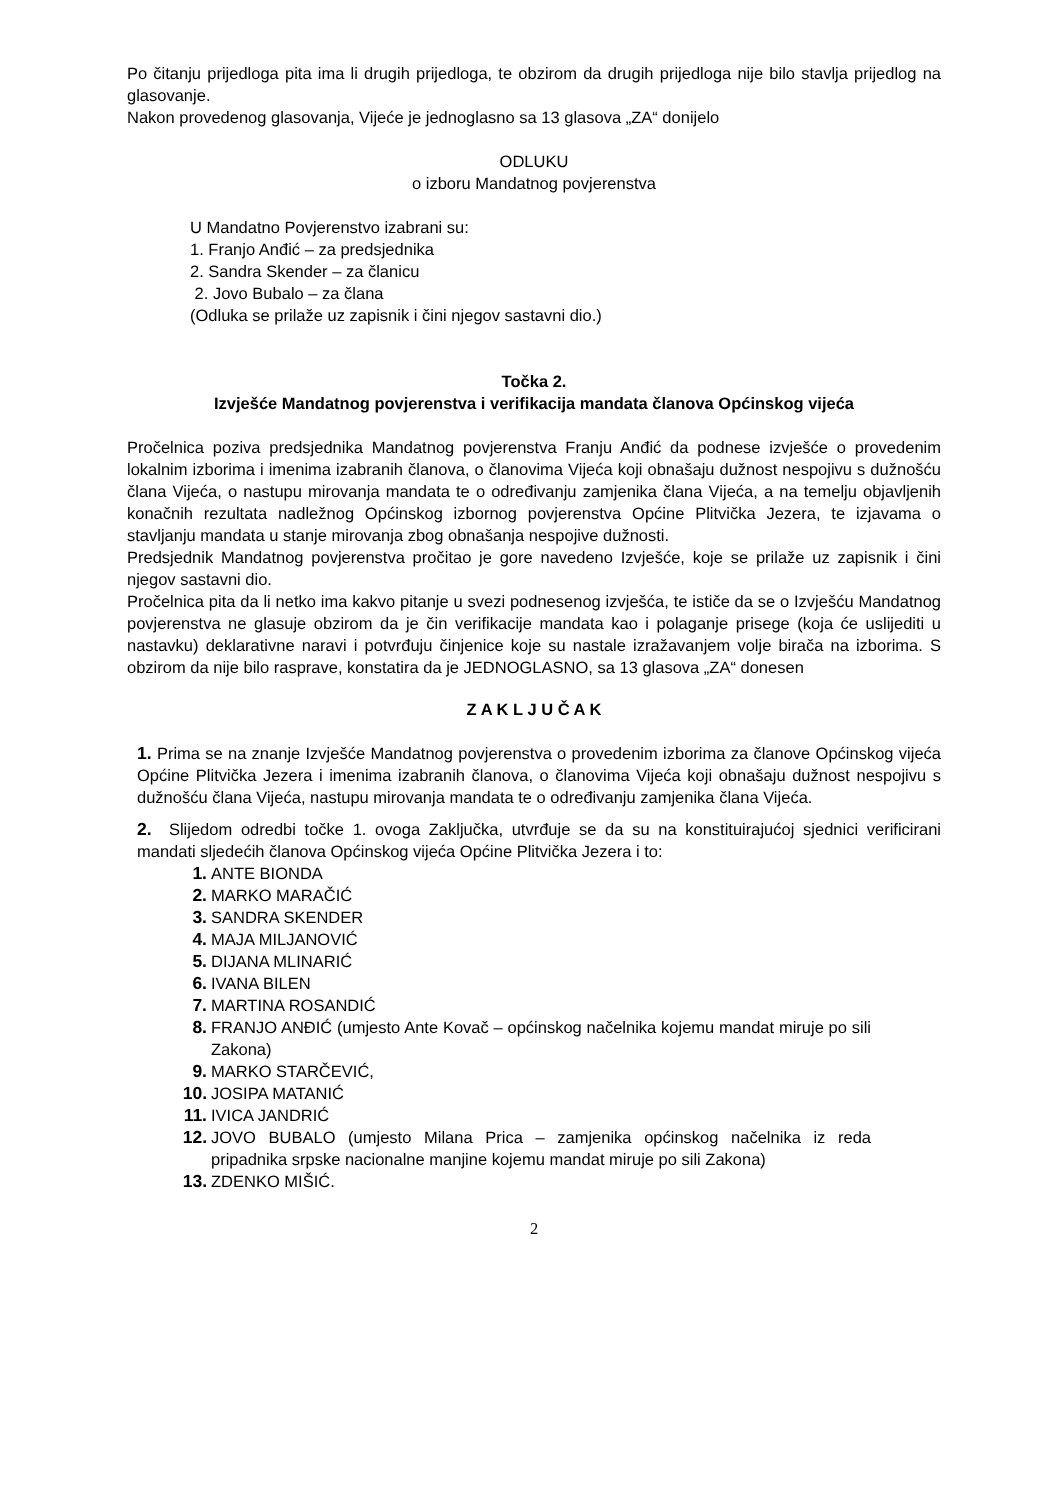Po čitanju prijedloga pita ima li drugih prijedloga, te obzirom da drugih prijedloga nije bilo stavlja prijedlog na glasovanje.
Nakon provedenog glasovanja, Vijeće je jednoglasno sa 13 glasova „ZA“ donijelo
ODLUKU
o izboru Mandatnog povjerenstva
U Mandatno Povjerenstvo izabrani su:
1. Franjo Anđić – za predsjednika
2. Sandra Skender – za članicu
2. Jovo Bubalo – za člana
(Odluka se prilaže uz zapisnik i čini njegov sastavni dio.)
Točka 2.
Izvješće Mandatnog povjerenstva i verifikacija mandata članova Općinskog vijeća
Pročelnica poziva predsjednika Mandatnog povjerenstva Franju Anđić da podnese izvješće o provedenim lokalnim izborima i imenima izabranih članova, o članovima Vijeća koji obnašaju dužnost nespojivu s dužnošću člana Vijeća, o nastupu mirovanja mandata te o određivanju zamjenika člana Vijeća, a na temelju objavljenih konačnih rezultata nadležnog Općinskog izbornog povjerenstva Općine Plitvička Jezera, te izjavama o stavljanju mandata u stanje mirovanja zbog obnašanja nespojive dužnosti.
Predsjednik Mandatnog povjerenstva pročitao je gore navedeno Izvješće, koje se prilaže uz zapisnik i čini njegov sastavni dio.
Pročelnica pita da li netko ima kakvo pitanje u svezi podnesenog izvješća, te ističe da se o Izvješću Mandatnog povjerenstva ne glasuje obzirom da je čin verifikacije mandata kao i polaganje prisege (koja će uslijediti u nastavku) deklarativne naravi i potvrđuju činjenice koje su nastale izražavanjem volje birača na izborima. S obzirom da nije bilo rasprave, konstatira da je JEDNOGLASNO, sa 13 glasova „ZA“ donesen
Z A K L J U Č A K
1. Prima se na znanje Izvješće Mandatnog povjerenstva o provedenim izborima za članove Općinskog vijeća Općine Plitvička Jezera i imenima izabranih članova, o članovima Vijeća koji obnašaju dužnost nespojivu s dužnošću člana Vijeća, nastupu mirovanja mandata te o određivanju zamjenika člana Vijeća.
2. Slijedom odredbi točke 1. ovoga Zaključka, utvrđuje se da su na konstituirajućoj sjednici verificirani mandati sljedećih članova Općinskog vijeća Općine Plitvička Jezera i to:
1. ANTE BIONDA
2. MARKO MARAČIĆ
3. SANDRA SKENDER
4. MAJA MILJANOVIĆ
5. DIJANA MLINARIĆ
6. IVANA BILEN
7. MARTINA ROSANDIĆ
8. FRANJO ANĐIĆ (umjesto Ante Kovač – općinskog načelnika kojemu mandat miruje po sili Zakona)
9. MARKO STARČEVIĆ,
10. JOSIPA MATANIĆ
11. IVICA JANDRIĆ
12. JOVO BUBALO (umjesto Milana Prica – zamjenika općinskog načelnika iz reda pripadnika srpske nacionalne manjine kojemu mandat miruje po sili Zakona)
13. ZDENKO MIŠIĆ.
2